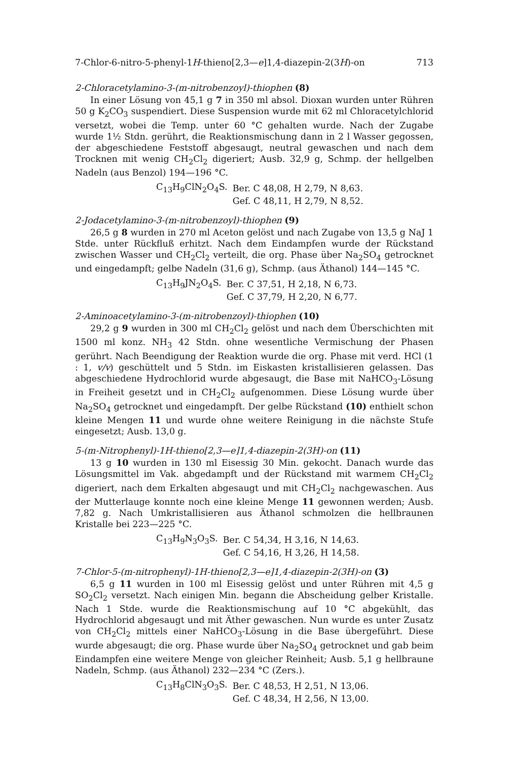7-Chlor-6-nitro-5-phenyl-1H-thieno[2,3—e]1,4-diazepin-2(3H)-on 713
2-Chloracetylamino-3-(m-nitrobenzoyl)-thiophen (8)
In einer Lösung von 45,1 g 7 in 350 ml absol. Dioxan wurden unter Rühren 50 g K<sub>2</sub>CO<sub>3</sub> suspendiert. Diese Suspension wurde mit 62 ml Chloracetylchlorid versetzt, wobei die Temp. unter 60 °C gehalten wurde. Nach der Zugabe wurde 1½ Stdn. gerührt, die Reaktionsmischung dann in 2 l Wasser gegossen, der abgeschiedene Feststoff abgesaugt, neutral gewaschen und nach dem Trocknen mit wenig CH<sub>2</sub>Cl<sub>2</sub> digeriert; Ausb. 32,9 g, Schmp. der hellgelben Nadeln (aus Benzol) 194—196 °C.
| C<sub>13</sub>H<sub>9</sub>ClN<sub>2</sub>O<sub>4</sub>S. | Ber. C 48,08, H 2,79, N 8,63. |
| | Gef. C 48,11, H 2,79, N 8,52. |
2-Jodacetylamino-3-(m-nitrobenzoyl)-thiophen (9)
26,5 g 8 wurden in 270 ml Aceton gelöst und nach Zugabe von 13,5 g NaJ 1 Stde. unter Rückfluß erhitzt. Nach dem Eindampfen wurde der Rückstand zwischen Wasser und CH<sub>2</sub>Cl<sub>2</sub> verteilt, die org. Phase über Na<sub>2</sub>SO<sub>4</sub> getrocknet und eingedampft; gelbe Nadeln (31,6 g), Schmp. (aus Äthanol) 144—145 °C.
| C<sub>13</sub>H<sub>9</sub>JN<sub>2</sub>O<sub>4</sub>S. | Ber. C 37,51, H 2,18, N 6,73. |
| | Gef. C 37,79, H 2,20, N 6,77. |
2-Aminoacetylamino-3-(m-nitrobenzoyl)-thiophen (10)
29,2 g 9 wurden in 300 ml CH<sub>2</sub>Cl<sub>2</sub> gelöst und nach dem Überschichten mit 1500 ml konz. NH<sub>3</sub> 42 Stdn. ohne wesentliche Vermischung der Phasen gerührt. Nach Beendigung der Reaktion wurde die org. Phase mit verd. HCl (1 : 1, v/v) geschüttelt und 5 Stdn. im Eiskasten kristallisieren gelassen. Das abgeschiedene Hydrochlorid wurde abgesaugt, die Base mit NaHCO<sub>3</sub>-Lösung in Freiheit gesetzt und in CH<sub>2</sub>Cl<sub>2</sub> aufgenommen. Diese Lösung wurde über Na<sub>2</sub>SO<sub>4</sub> getrocknet und eingedampft. Der gelbe Rückstand (10) enthielt schon kleine Mengen 11 und wurde ohne weitere Reinigung in die nächste Stufe eingesetzt; Ausb. 13,0 g.
5-(m-Nitrophenyl)-1H-thieno[2,3—e]1,4-diazepin-2(3H)-on (11)
13 g 10 wurden in 130 ml Eisessig 30 Min. gekocht. Danach wurde das Lösungsmittel im Vak. abgedampft und der Rückstand mit warmem CH<sub>2</sub>Cl<sub>2</sub> digeriert, nach dem Erkalten abgesaugt und mit CH<sub>2</sub>Cl<sub>2</sub> nachgewaschen. Aus der Mutterlauge konnte noch eine kleine Menge 11 gewonnen werden; Ausb. 7,82 g. Nach Umkristallisieren aus Äthanol schmolzen die hellbraunen Kristalle bei 223—225 °C.
| C<sub>13</sub>H<sub>9</sub>N<sub>3</sub>O<sub>3</sub>S. | Ber. C 54,34, H 3,16, N 14,63. |
| | Gef. C 54,16, H 3,26, H 14,58. |
7-Chlor-5-(m-nitrophenyl)-1H-thieno[2,3—e]1,4-diazepin-2(3H)-on (3)
6,5 g 11 wurden in 100 ml Eisessig gelöst und unter Rühren mit 4,5 g SO<sub>2</sub>Cl<sub>2</sub> versetzt. Nach einigen Min. begann die Abscheidung gelber Kristalle. Nach 1 Stde. wurde die Reaktionsmischung auf 10 °C abgekühlt, das Hydrochlorid abgesaugt und mit Äther gewaschen. Nun wurde es unter Zusatz von CH<sub>2</sub>Cl<sub>2</sub> mittels einer NaHCO<sub>3</sub>-Lösung in die Base übergeführt. Diese wurde abgesaugt; die org. Phase wurde über Na<sub>2</sub>SO<sub>4</sub> getrocknet und gab beim Eindampfen eine weitere Menge von gleicher Reinheit; Ausb. 5,1 g hellbraune Nadeln, Schmp. (aus Äthanol) 232—234 °C (Zers.).
| C<sub>13</sub>H<sub>8</sub>ClN<sub>3</sub>O<sub>3</sub>S. | Ber. C 48,53, H 2,51, N 13,06. |
| | Gef. C 48,34, H 2,56, N 13,00. |